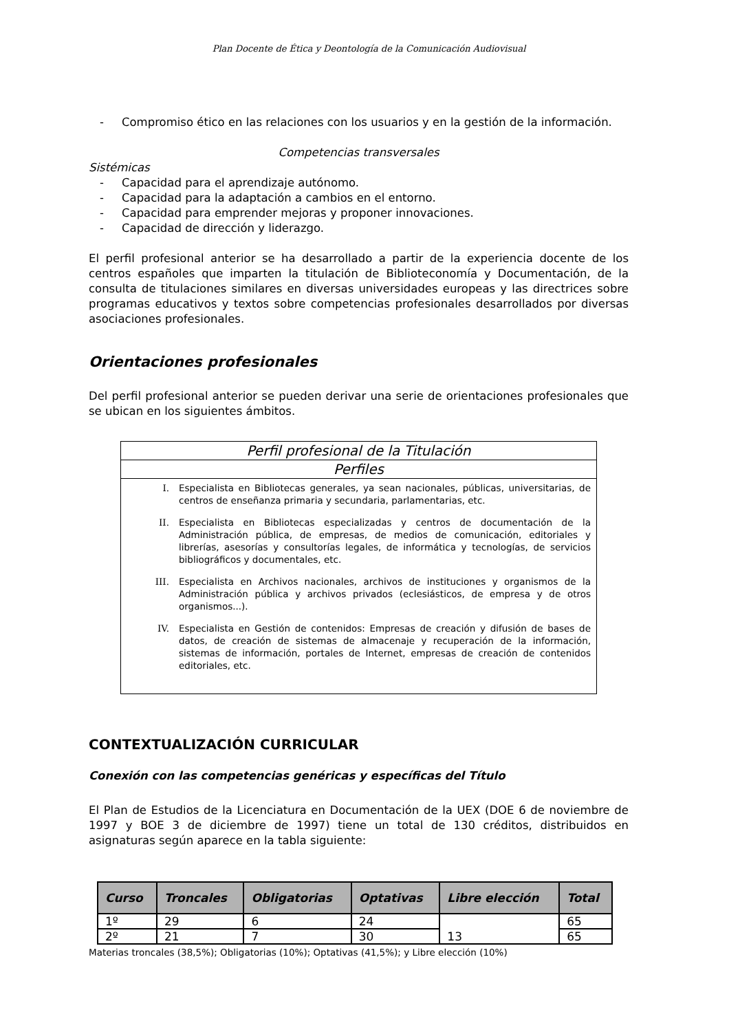Plan Docente de Ética y Deontología de la Comunicación Audiovisual
- Compromiso ético en las relaciones con los usuarios y en la gestión de la información.
Competencias transversales
Sistémicas
- Capacidad para el aprendizaje autónomo.
- Capacidad para la adaptación a cambios en el entorno.
- Capacidad para emprender mejoras y proponer innovaciones.
- Capacidad de dirección y liderazgo.
El perfil profesional anterior se ha desarrollado a partir de la experiencia docente de los centros españoles que imparten la titulación de Biblioteconomía y Documentación, de la consulta de titulaciones similares en diversas universidades europeas y las directrices sobre programas educativos y textos sobre competencias profesionales desarrollados por diversas asociaciones profesionales.
Orientaciones profesionales
Del perfil profesional anterior se pueden derivar una serie de orientaciones profesionales que se ubican en los siguientes ámbitos.
Perfil profesional de la Titulación
Perfiles
I. Especialista en Bibliotecas generales, ya sean nacionales, públicas, universitarias, de centros de enseñanza primaria y secundaria, parlamentarias, etc.
II. Especialista en Bibliotecas especializadas y centros de documentación de la Administración pública, de empresas, de medios de comunicación, editoriales y librerías, asesorías y consultorías legales, de informática y tecnologías, de servicios bibliográficos y documentales, etc.
III. Especialista en Archivos nacionales, archivos de instituciones y organismos de la Administración pública y archivos privados (eclesiásticos, de empresa y de otros organismos...).
IV. Especialista en Gestión de contenidos: Empresas de creación y difusión de bases de datos, de creación de sistemas de almacenaje y recuperación de la información, sistemas de información, portales de Internet, empresas de creación de contenidos editoriales, etc.
CONTEXTUALIZACIÓN CURRICULAR
Conexión con las competencias genéricas y específicas del Título
El Plan de Estudios de la Licenciatura en Documentación de la UEX (DOE 6 de noviembre de 1997 y BOE 3 de diciembre de 1997) tiene un total de 130 créditos, distribuidos en asignaturas según aparece en la tabla siguiente:
| Curso | Troncales | Obligatorias | Optativas | Libre elección | Total |
| --- | --- | --- | --- | --- | --- |
| 1º | 29 | 6 | 24 | 13 | 65 |
| 2º | 21 | 7 | 30 | | 65 |
Materias troncales (38,5%); Obligatorias (10%); Optativas (41,5%); y Libre elección (10%)